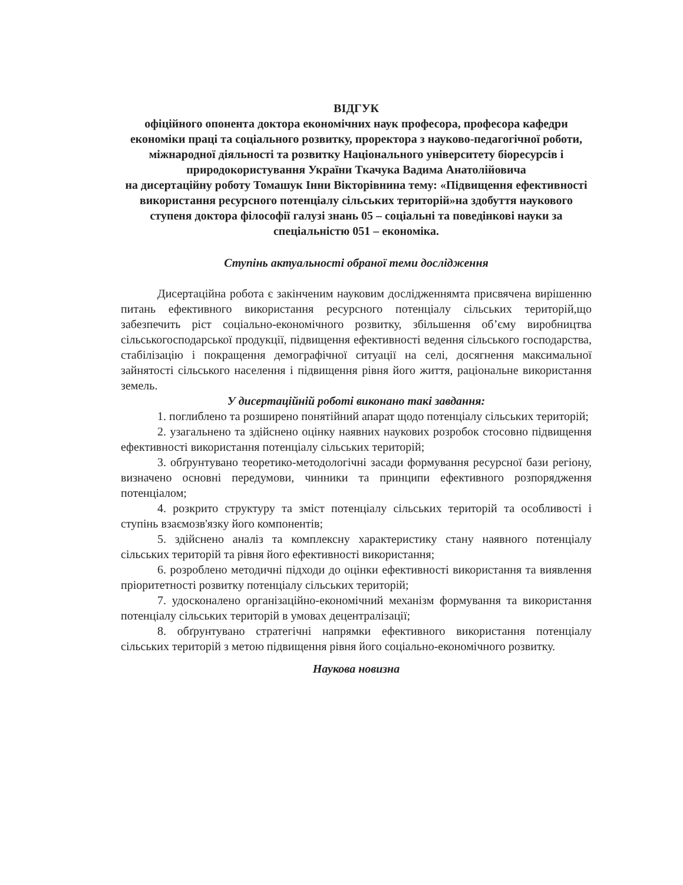ВІДГУК
офіційного опонента доктора економічних наук професора, професора кафедри економіки праці та соціального розвитку, проректора з науково-педагогічної роботи, міжнародної діяльності та розвитку Національного університету біоресурсів і природокористування України Ткачука Вадима Анатолійовича
на дисертаційну роботу Томашук Інни Вікторівнина тему: «Підвищення ефективності використання ресурсного потенціалу сільських територій»на здобуття наукового ступеня доктора філософії галузі знань 05 – соціальні та поведінкові науки за спеціальністю 051 – економіка.
Ступінь актуальності обраної теми дослідження
Дисертаційна робота є закінченим науковим дослідженнямта присвячена вирішенню питань ефективного використання ресурсного потенціалу сільських територій,що забезпечить ріст соціально-економічного розвитку, збільшення об’єму виробництва сільськогосподарської продукції, підвищення ефективності ведення сільського господарства, стабілізацію і покращення демографічної ситуації на селі, досягнення максимальної зайнятості сільського населення і підвищення рівня його життя, раціональне використання земель.
У дисертаційній роботі виконано такі завдання:
1. поглиблено та розширено понятійний апарат щодо потенціалу сільських територій;
2. узагальнено та здійснено оцінку наявних наукових розробок стосовно підвищення ефективності використання потенціалу сільських територій;
3. обґрунтувано теоретико-методологічні засади формування ресурсної бази регіону, визначено основні передумови, чинники та принципи ефективного розпорядження потенціалом;
4. розкрито структуру та зміст потенціалу сільських територій та особливості і ступінь взаємозв'язку його компонентів;
5. здійснено аналіз та комплексну характеристику стану наявного потенціалу сільських територій та рівня його ефективності використання;
6. розроблено методичні підходи до оцінки ефективності використання та виявлення пріоритетності розвитку потенціалу сільських територій;
7. удосконалено організаційно-економічний механізм формування та використання потенціалу сільських територій в умовах децентралізації;
8. обґрунтувано стратегічні напрямки ефективного використання потенціалу сільських територій з метою підвищення рівня його соціально-економічного розвитку.
Наукова новизна